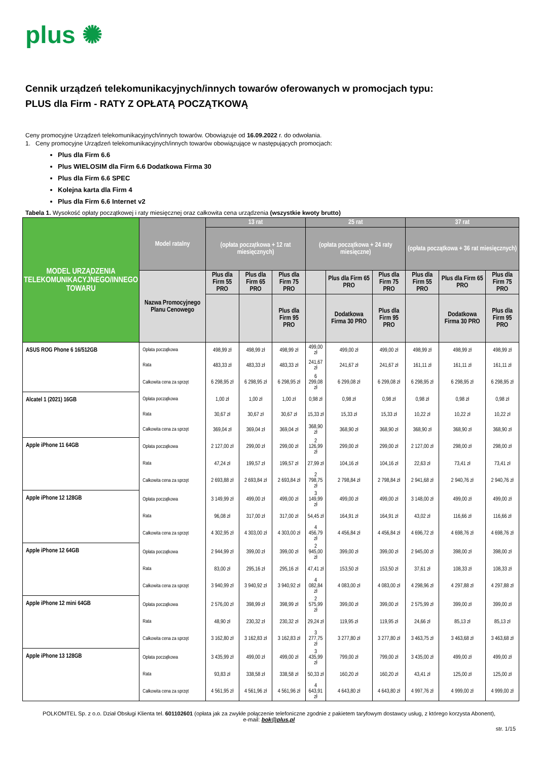plus ✺
Cennik urządzeń telekomunikacyjnych/innych towarów oferowanych w promocjach typu:
PLUS dla Firm - RATY Z OPŁATĄ POCZĄTKOWĄ
Ceny promocyjne Urządzeń telekomunikacyjnych/innych towarów. Obowiązuje od 16.09.2022 r. do odwołania.
1. Ceny promocyjne Urządzeń telekomunikacyjnych/innych towarów obowiązujące w następujących promocjach:
Plus dla Firm 6.6
Plus WIELOSIM dla Firm 6.6 Dodatkowa Firma 30
Plus dla Firm 6.6 SPEC
Kolejna karta dla Firm 4
Plus dla Firm 6.6 Internet v2
Tabela 1. Wysokość opłaty początkowej i raty miesięcznej oraz całkowita cena urządzenia (wszystkie kwoty brutto)
| MODEL URZĄDZENIA TELEKOMUNIKACYJNEGO/INNEGO TOWARU | Model ratalny | 13 rat | | | 25 rat | | | 37 rat | | |
| --- | --- | --- | --- | --- | --- | --- | --- | --- | --- | --- |
| | | (opłata początkowa + 12 rat miesięcznych) | | | (opłata początkowa + 24 raty miesięczne) | | | (opłata początkowa + 36 rat miesięcznych) | | |
| | Nazwa Promocyjnego Planu Cenowego | Plus dla Firm 55 PRO | Plus dla Firm 65 PRO | Plus dla Firm 75 PRO | | Plus dla Firm 65 PRO | Plus dla Firm 75 PRO | Plus dla Firm 55 PRO | Plus dla Firm 65 PRO | Plus dla Firm 75 PRO |
| | | | | Plus dla Firm 95 PRO | | Dodatkowa Firma 30 PRO | Plus dla Firm 95 PRO | | Dodatkowa Firma 30 PRO | Plus dla Firm 95 PRO |
| ASUS ROG Phone 6 16/512GB | Opłata początkowa | 498,99 zł | 498,99 zł | 498,99 zł | 499,00 zł | 499,00 zł | 499,00 zł | 498,99 zł | 498,99 zł | 498,99 zł |
| | Rata | 483,33 zł | 483,33 zł | 483,33 zł | 241,67 zł | 241,67 zł | 241,67 zł | 161,11 zł | 161,11 zł | 161,11 zł |
| | Całkowita cena za sprzęt | 6 298,95 zł | 6 298,95 zł | 6 298,95 zł | 6 299,08 zł | 6 299,08 zł | 6 299,08 zł | 6 298,95 zł | 6 298,95 zł | 6 298,95 zł |
| Alcatel 1 (2021) 16GB | Opłata początkowa | 1,00 zł | 1,00 zł | 1,00 zł | 0,98 zł | 0,98 zł | 0,98 zł | 0,98 zł | 0,98 zł | 0,98 zł |
| | Rata | 30,67 zł | 30,67 zł | 30,67 zł | 15,33 zł | 15,33 zł | 15,33 zł | 10,22 zł | 10,22 zł | 10,22 zł |
| | Całkowita cena za sprzęt | 369,04 zł | 369,04 zł | 369,04 zł | 368,90 zł | 368,90 zł | 368,90 zł | 368,90 zł | 368,90 zł | 368,90 zł |
| Apple iPhone 11 64GB | Opłata początkowa | 2 127,00 zł | 299,00 zł | 299,00 zł | 2 126,99 zł | 299,00 zł | 299,00 zł | 2 127,00 zł | 298,00 zł | 298,00 zł |
| | Rata | 47,24 zł | 199,57 zł | 199,57 zł | 27,99 zł | 104,16 zł | 104,16 zł | 22,63 zł | 73,41 zł | 73,41 zł |
| | Całkowita cena za sprzęt | 2 693,88 zł | 2 693,84 zł | 2 693,84 zł | 2 798,75 zł | 2 798,84 zł | 2 798,84 zł | 2 941,68 zł | 2 940,76 zł | 2 940,76 zł |
| Apple iPhone 12 128GB | Opłata początkowa | 3 149,99 zł | 499,00 zł | 499,00 zł | 3 149,99 zł | 499,00 zł | 499,00 zł | 3 148,00 zł | 499,00 zł | 499,00 zł |
| | Rata | 96,08 zł | 317,00 zł | 317,00 zł | 54,45 zł | 164,91 zł | 164,91 zł | 43,02 zł | 116,66 zł | 116,66 zł |
| | Całkowita cena za sprzęt | 4 302,95 zł | 4 303,00 zł | 4 303,00 zł | 4 456,79 zł | 4 456,84 zł | 4 456,84 zł | 4 696,72 zł | 4 698,76 zł | 4 698,76 zł |
| Apple iPhone 12 64GB | Opłata początkowa | 2 944,99 zł | 399,00 zł | 399,00 zł | 2 945,00 zł | 399,00 zł | 399,00 zł | 2 945,00 zł | 398,00 zł | 398,00 zł |
| | Rata | 83,00 zł | 295,16 zł | 295,16 zł | 47,41 zł | 153,50 zł | 153,50 zł | 37,61 zł | 108,33 zł | 108,33 zł |
| | Całkowita cena za sprzęt | 3 940,99 zł | 3 940,92 zł | 3 940,92 zł | 4 082,84 zł | 4 083,00 zł | 4 083,00 zł | 4 298,96 zł | 4 297,88 zł | 4 297,88 zł |
| Apple iPhone 12 mini 64GB | Opłata początkowa | 2 576,00 zł | 398,99 zł | 398,99 zł | 2 575,99 zł | 399,00 zł | 399,00 zł | 2 575,99 zł | 399,00 zł | 399,00 zł |
| | Rata | 48,90 zł | 230,32 zł | 230,32 zł | 29,24 zł | 119,95 zł | 119,95 zł | 24,66 zł | 85,13 zł | 85,13 zł |
| | Całkowita cena za sprzęt | 3 162,80 zł | 3 162,83 zł | 3 162,83 zł | 3 277,75 zł | 3 277,80 zł | 3 277,80 zł | 3 463,75 zł | 3 463,68 zł | 3 463,68 zł |
| Apple iPhone 13 128GB | Opłata początkowa | 3 435,99 zł | 499,00 zł | 499,00 zł | 3 435,99 zł | 799,00 zł | 799,00 zł | 3 435,00 zł | 499,00 zł | 499,00 zł |
| | Rata | 93,83 zł | 338,58 zł | 338,58 zł | 50,33 zł | 160,20 zł | 160,20 zł | 43,41 zł | 125,00 zł | 125,00 zł |
| | Całkowita cena za sprzęt | 4 561,95 zł | 4 561,96 zł | 4 561,96 zł | 4 643,91 zł | 4 643,80 zł | 4 643,80 zł | 4 997,76 zł | 4 999,00 zł | 4 999,00 zł |
POLKOMTEL Sp. z o.o. Dział Obsługi Klienta tel. 601102601 (opłata jak za zwykłe połączenie telefoniczne zgodnie z pakietem taryfowym dostawcy usług, z którego korzysta Abonent),
e-mail: bok@plus.pl
str. 1/15